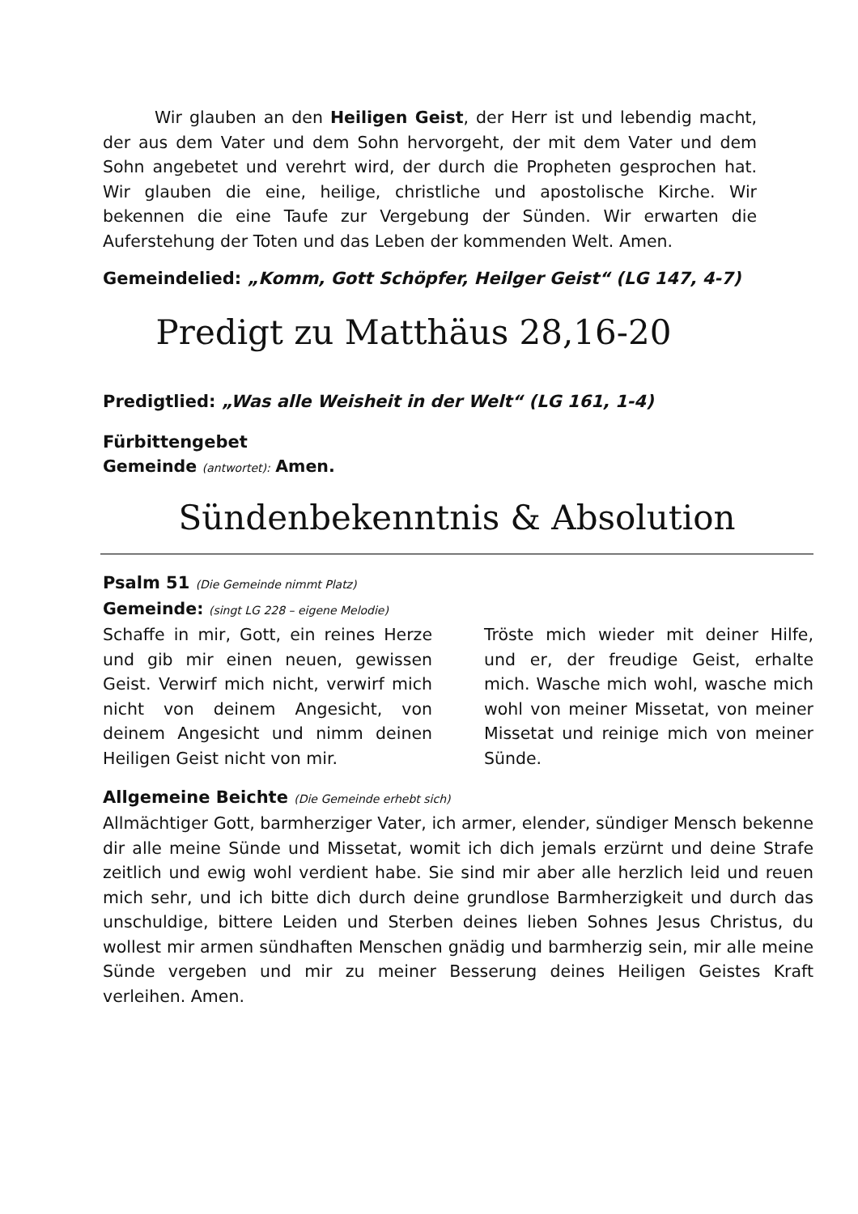Wir glauben an den Heiligen Geist, der Herr ist und lebendig macht, der aus dem Vater und dem Sohn hervorgeht, der mit dem Vater und dem Sohn angebetet und verehrt wird, der durch die Propheten gesprochen hat. Wir glauben die eine, heilige, christliche und apostolische Kirche. Wir bekennen die eine Taufe zur Vergebung der Sünden. Wir erwarten die Auferstehung der Toten und das Leben der kommenden Welt. Amen.
Gemeindelied: „Komm, Gott Schöpfer, Heilger Geist“ (LG 147, 4-7)
Predigt zu Matthäus 28,16-20
Predigtlied: „Was alle Weisheit in der Welt“ (LG 161, 1-4)
Fürbittengebet
Gemeinde (antwortet): Amen.
Sündenbekenntnis & Absolution
Psalm 51 (Die Gemeinde nimmt Platz)
Gemeinde: (singt LG 228 – eigene Melodie)
Schaffe in mir, Gott, ein reines Herze und gib mir einen neuen, gewissen Geist. Verwirf mich nicht, verwirf mich nicht von deinem Angesicht, von deinem Angesicht und nimm deinen Heiligen Geist nicht von mir.
Tröste mich wieder mit deiner Hilfe, und er, der freudige Geist, erhalte mich. Wasche mich wohl, wasche mich wohl von meiner Missetat, von meiner Missetat und reinige mich von meiner Sünde.
Allgemeine Beichte (Die Gemeinde erhebt sich)
Allmächtiger Gott, barmherziger Vater, ich armer, elender, sündiger Mensch bekenne dir alle meine Sünde und Missetat, womit ich dich jemals erzürnt und deine Strafe zeitlich und ewig wohl verdient habe. Sie sind mir aber alle herzlich leid und reuen mich sehr, und ich bitte dich durch deine grundlose Barmherzigkeit und durch das unschuldige, bittere Leiden und Sterben deines lieben Sohnes Jesus Christus, du wollest mir armen sündhaften Menschen gnädig und barmherzig sein, mir alle meine Sünde vergeben und mir zu meiner Besserung deines Heiligen Geistes Kraft verleihen. Amen.